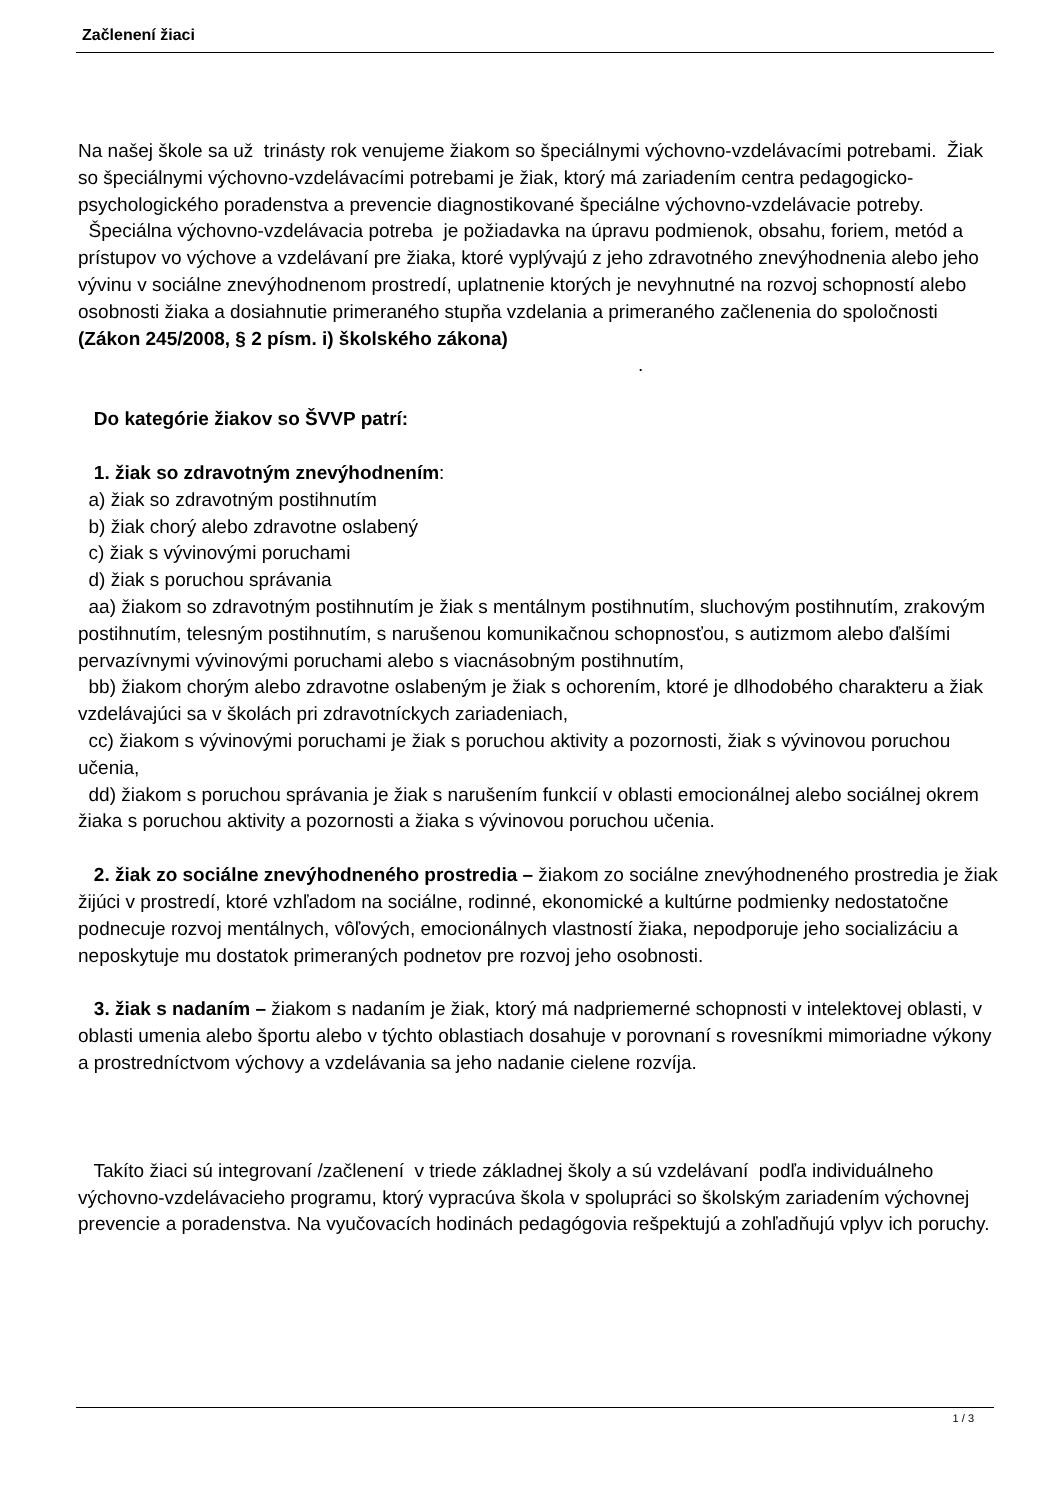Začlenení žiaci
Na našej škole sa už trinásty rok venujeme žiakom so špeciálnymi výchovno-vzdelávacími potrebami. Žiak so špeciálnymi výchovno-vzdelávacími potrebami je žiak, ktorý má zariadením centra pedagogicko-psychologického poradenstva a prevencie diagnostikované špeciálne výchovno-vzdelávacie potreby.
Špeciálna výchovno-vzdelávacia potreba je požiadavka na úpravu podmienok, obsahu, foriem, metód a prístupov vo výchove a vzdelávaní pre žiaka, ktoré vyplývajú z jeho zdravotného znevýhodnenia alebo jeho vývinu v sociálne znevýhodnenom prostredí, uplatnenie ktorých je nevyhnutné na rozvoj schopností alebo osobnosti žiaka a dosiahnutie primeraného stupňa vzdelania a primeraného začlenenia do spoločnosti (Zákon 245/2008, § 2 písm. i) školského zákona) .
Do kategórie žiakov so ŠVVP patrí:
1. žiak so zdravotným znevýhodnením:
a) žiak so zdravotným postihnutím
b) žiak chorý alebo zdravotne oslabený
c) žiak s vývinovými poruchami
d) žiak s poruchou správania
aa) žiakom so zdravotným postihnutím je žiak s mentálnym postihnutím, sluchovým postihnutím, zrakovým postihnutím, telesným postihnutím, s narušenou komunikačnou schopnosťou, s autizmom alebo ďalšími pervazívnymi vývinovými poruchami alebo s viacnásobným postihnutím,
bb) žiakom chorým alebo zdravotne oslabeným je žiak s ochorením, ktoré je dlhodobého charakteru a žiak vzdelávajúci sa v školách pri zdravotníckych zariadeniach,
cc) žiakom s vývinovými poruchami je žiak s poruchou aktivity a pozornosti, žiak s vývinovou poruchou učenia,
dd) žiakom s poruchou správania je žiak s narušením funkcií v oblasti emocionálnej alebo sociálnej okrem žiaka s poruchou aktivity a pozornosti a žiaka s vývinovou poruchou učenia.
2. žiak zo sociálne znevýhodneného prostredia – žiakom zo sociálne znevýhodneného prostredia je žiak žijúci v prostredí, ktoré vzhľadom na sociálne, rodinné, ekonomické a kultúrne podmienky nedostatočne podnecuje rozvoj mentálnych, vôľových, emocionálnych vlastností žiaka, nepodporuje jeho socializáciu a neposkytuje mu dostatok primeraných podnetov pre rozvoj jeho osobnosti.
3. žiak s nadaním – žiakom s nadaním je žiak, ktorý má nadpriemerné schopnosti v intelektovej oblasti, v oblasti umenia alebo športu alebo v týchto oblastiach dosahuje v porovnaní s rovesníkmi mimoriadne výkony a prostredníctvom výchovy a vzdelávania sa jeho nadanie cielene rozvíja.
Takíto žiaci sú integrovaní /začlenení v triede základnej školy a sú vzdelávaní podľa individuálneho výchovno-vzdelávacieho programu, ktorý vypracúva škola v spolupráci so školským zariadením výchovnej prevencie a poradenstva. Na vyučovacích hodinách pedagógovia rešpektujú a zohľadňujú vplyv ich poruchy.
1 / 3